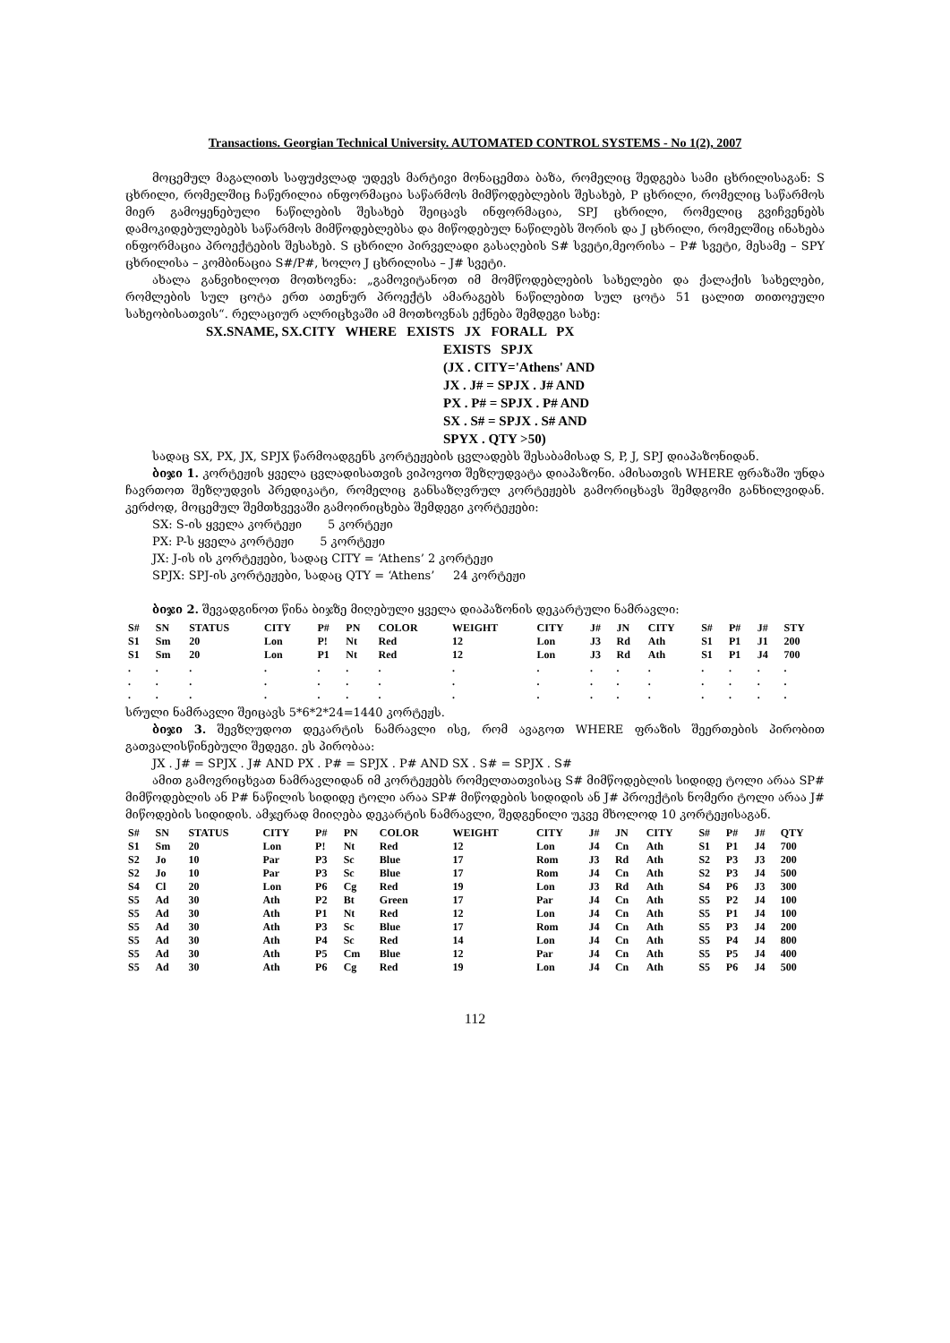Transactions. Georgian Technical University. AUTOMATED CONTROL SYSTEMS - No 1(2), 2007
მოცემულ მაგალითს საფუძვლად უდევს მარტივი მონაცემთა ბაზა, რომელიც შედგება სამი ცხრილისაგან: S ცხრილი, რომელშიც ჩაწერილია ინფორმაცია საწარმოს მიმწოდებლების შესახებ, P ცხრილი, რომელიც საწარმოს მიერ გამოყენებული ნაწილების შესახებ შეიცავს ინფორმაცია, SPJ ცხრილი, რომელიც გვიჩვენებს დამოკიდებულებებს საწარმოს მიმწოდებლებსა და მიწოდებულ ნაწილებს შორის და J ცხრილი, რომელშიც ინახება ინფორმაცია პროექტების შესახებ. S ცხრილი პირველადი გასაღების S# სვეტი,მეორისა – P# სვეტი, მესამე – SPY ცხრილისა – კომბინაცია S#/P#, ხოლო J ცხრილისა – J# სვეტი.
ახალა განვიხილოთ მოთხოვნა: „გამოვიტანოთ იმ მომწოდებლების სახელები და ქალაქის სახელები, რომლების სულ ცოტა ერთ ათენურ პროექტს ამარაგებს ნაწილებით სულ ცოტა 51 ცალით თითოეული სახეობისათვის“. რელაციურ ალრიცხვაში ამ მოთხოვნას ექნება შემდეგი სახე:
SX.SNAME, SX.CITY WHERE EXISTS JX FORALL PX
EXISTS SPJX
(JX . CITY='Athens' AND
JX . J# = SPJX . J# AND
PX . P# = SPJX . P# AND
SX . S# = SPJX . S# AND
SPYX . QTY >50)
სადაც SX, PX, JX, SPJX წარმოადგენს კორტეჟების ცვლადებს შესაბამისად S, P, J, SPJ დიაპაზონიდან.
ბიჯი 1. კორტეჟის ყველა ცვლადისათვის ვიპოვოთ შეზღუდვატა დიაპაზონი. ამისათვის WHERE ფრაზაში უნდა ჩავრთოთ შეზღუდვის პრედიკატი, რომელიც განსაზღვრულ კორტეჟებს გამორიცხავს შემდგომი განხილვიდან. კერძოდ, მოცემულ შემთხვევაში გამოირიცხება შემდეგი კორტეჟები:
SX: S-ის ყველა კორტეჟი 5 კორტეჟი
PX: P-ს ყველა კორტეჟი 5 კორტეჟი
JX: J-ის ის კორტეჟები, სადაც CITY = ‘Athens’ 2 კორტეჟი
SPJX: SPJ-ის კორტეჟები, სადაც QTY = ‘Athens’ 24 კორტეჟი
ბიჯი 2. შევადგინოთ წინა ბიჯზე მიღებული ყველა დიაპაზონის დეკარტული ნამრავლი:
| S# | SN | STATUS | CITY | P# | PN | COLOR | WEIGHT | CITY | J# | JN | CITY | S# | P# | J# | STY |
| --- | --- | --- | --- | --- | --- | --- | --- | --- | --- | --- | --- | --- | --- | --- | --- |
| S1 | Sm | 20 | Lon | P! | Nt | Red | 12 | Lon | J3 | Rd | Ath | S1 | P1 | J1 | 200 |
| S1 | Sm | 20 | Lon | P1 | Nt | Red | 12 | Lon | J3 | Rd | Ath | S1 | P1 | J4 | 700 |
| . | . | . | . | . | . | . | . | . | . | . | . | . | . | . | . |
| . | . | . | . | . | . | . | . | . | . | . | . | . | . | . | . |
| . | . | . | . | . | . | . | . | . | . | . | . | . | . | . | . |
სრული ნამრავლი შეიცავს 5*6*2*24=1440 კორტეჟს.
ბიჯი 3. შევზღუდოთ დეკარტის ნამრავლი ისე, რომ ავაგოთ WHERE ფრაზის შეერთების პირობით გათვალისწინებული შედეგი. ეს პირობაა:
JX . J# = SPJX . J# AND PX . P# = SPJX . P# AND SX . S# = SPJX . S#
ამით გამოვრიცხვათ ნამრავლიდან იმ კორტეჟებს რომელთათვისაც S# მიმწოდებლის სიდიდე ტოლი არაა SP# მიმწოდებლის ან P# ნაწილის სიდიდე ტოლი არაა SP# მიწოდების სიდიდის ან J# პროექტის ნომერი ტოლი არაა J# მიწოდების სიდიდის. ამჯერად მიიღება დეკარტის ნამრავლი, შედგენილი უკვე მხოლოდ 10 კორტეჟისაგან.
| S# | SN | STATUS | CITY | P# | PN | COLOR | WEIGHT | CITY | J# | JN | CITY | S# | P# | J# | QTY |
| --- | --- | --- | --- | --- | --- | --- | --- | --- | --- | --- | --- | --- | --- | --- | --- |
| S1 | Sm | 20 | Lon | P! | Nt | Red | 12 | Lon | J4 | Cn | Ath | S1 | P1 | J4 | 700 |
| S2 | Jo | 10 | Par | P3 | Sc | Blue | 17 | Rom | J3 | Rd | Ath | S2 | P3 | J3 | 200 |
| S2 | Jo | 10 | Par | P3 | Sc | Blue | 17 | Rom | J4 | Cn | Ath | S2 | P3 | J4 | 500 |
| S4 | Cl | 20 | Lon | P6 | Cg | Red | 19 | Lon | J3 | Rd | Ath | S4 | P6 | J3 | 300 |
| S5 | Ad | 30 | Ath | P2 | Bt | Green | 17 | Par | J4 | Cn | Ath | S5 | P2 | J4 | 100 |
| S5 | Ad | 30 | Ath | P1 | Nt | Red | 12 | Lon | J4 | Cn | Ath | S5 | P1 | J4 | 100 |
| S5 | Ad | 30 | Ath | P3 | Sc | Blue | 17 | Rom | J4 | Cn | Ath | S5 | P3 | J4 | 200 |
| S5 | Ad | 30 | Ath | P4 | Sc | Red | 14 | Lon | J4 | Cn | Ath | S5 | P4 | J4 | 800 |
| S5 | Ad | 30 | Ath | P5 | Cm | Blue | 12 | Par | J4 | Cn | Ath | S5 | P5 | J4 | 400 |
| S5 | Ad | 30 | Ath | P6 | Cg | Red | 19 | Lon | J4 | Cn | Ath | S5 | P6 | J4 | 500 |
112